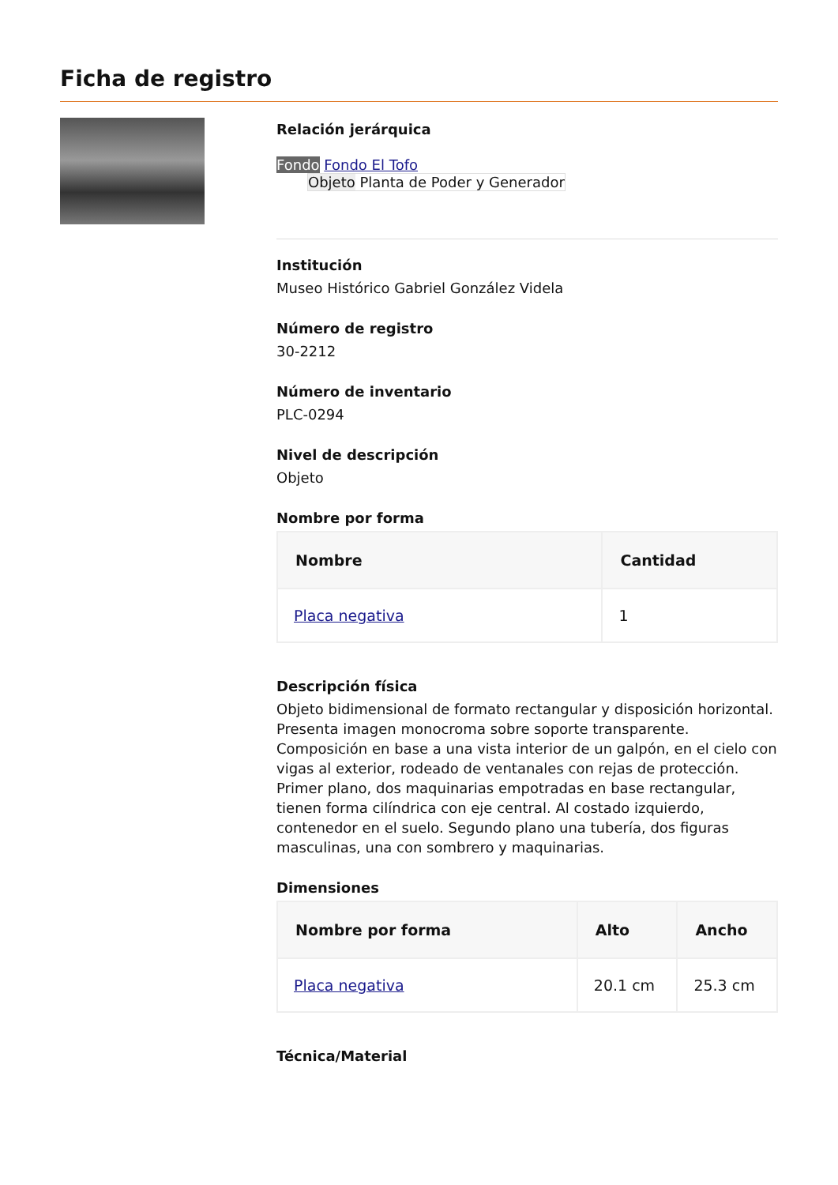Ficha de registro
Relación jerárquica
Fondo Fondo El Tofo
Objeto Planta de Poder y Generador
Institución
Museo Histórico Gabriel González Videla
Número de registro
30-2212
Número de inventario
PLC-0294
Nivel de descripción
Objeto
Nombre por forma
| Nombre | Cantidad |
| --- | --- |
| Placa negativa | 1 |
Descripción física
Objeto bidimensional de formato rectangular y disposición horizontal. Presenta imagen monocroma sobre soporte transparente. Composición en base a una vista interior de un galpón, en el cielo con vigas al exterior, rodeado de ventanales con rejas de protección. Primer plano, dos maquinarias empotradas en base rectangular, tienen forma cilíndrica con eje central. Al costado izquierdo, contenedor en el suelo. Segundo plano una tubería, dos figuras masculinas, una con sombrero y maquinarias.
Dimensiones
| Nombre por forma | Alto | Ancho |
| --- | --- | --- |
| Placa negativa | 20.1 cm | 25.3 cm |
Técnica/Material